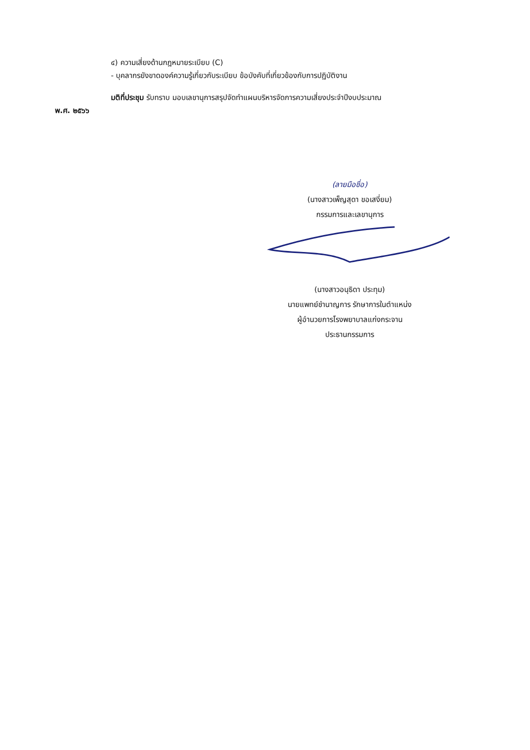๔) ความเสี่ยงด้านกฎหมายระเบียบ (C)
- บุคลากรยังขาดองค์ความรู้เกี่ยวกับระเบียบ ข้อบังคับที่เกี่ยวข้องกับการปฏิบัติงาน
มติที่ประชุม รับทราบ มอบเลขานุการสรุปจัดทำแผนบริหารจัดการความเสี่ยงประจำปีงบประมาณ
พ.ศ. ๒๕๖๖
(ลายมือชื่อ)
(นางสาวเพ็ญสุดา ขอเสงี่ยม)
กรรมการและเลขานุการ
(นางสาวอนุธิดา ประทุม)
นายแพทย์ชำนาญการ รักษาการในตำแหน่ง
ผู้อำนวยการโรงพยาบาลแก่งกระจาน
ประธานกรรมการ